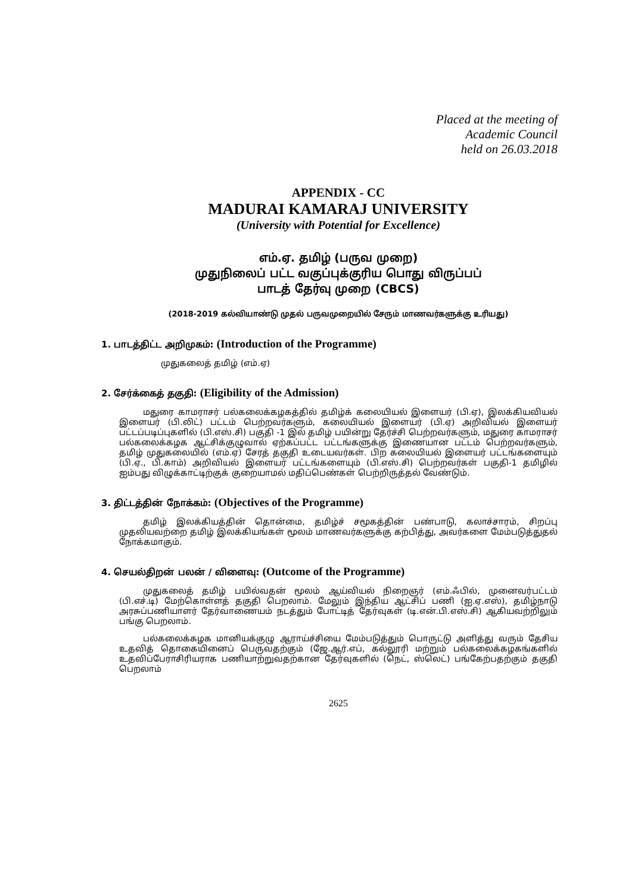Placed at the meeting of
Academic Council
held on 26.03.2018
APPENDIX - CC
MADURAI KAMARAJ UNIVERSITY
(University with Potential for Excellence)
எம்.ஏ. தமிழ் (பருவ முறை)
முதுநிலைப் பட்ட வகுப்புக்குரிய பொது விருப்பப்
பாடத் தேர்வு முறை (CBCS)
(2018-2019 கல்வியாண்டு முதல் பருவமுறையில் சேரும் மாணவர்களுக்கு உரியது)
1. பாடத்திட்ட அறிமுகம்: (Introduction of the Programme)
முதுகலைத் தமிழ் (எம்.ஏ)
2. சேர்க்கைத் தகுதி: (Eligibility of the Admission)
மதுரை காமராசர் பல்கலைக்கழகத்தில் தமிழ்க் கலையியல் இளையர் (பி.ஏ), இலக்கியவியல் இளையர் (பி.லிட்) பட்டம் பெற்றவர்களும், கலையியல் இளையர் (பி.ஏ) அறிவியல் இளையர் பட்டப்படிப்புகளில் (பி.எஸ்.சி) பகுதி -1 இல் தமிழ் பயின்று தேர்ச்சி பெற்றவர்களும், மதுரை காமராசர் பல்கலைக்கழக ஆட்சிக்குழுவால் ஏற்கப்பட்ட பட்டங்களுக்கு இணையான பட்டம் பெற்றவர்களும், தமிழ் முதுகலையில் (எம்.ஏ) சேரத் தகுதி உடையவர்கள். பிற கலையியல் இளையர் பட்டங்களையும் (பி.ஏ., பி.காம்) அறிவியல் இளையர் பட்டங்களையும் (பி.எஸ்.சி) பெற்றவர்கள் பகுதி-1 தமிழில் ஐம்பது விழுக்காட்டிற்குக் குறையாமல் மதிப்பெண்கள் பெற்றிருத்தல் வேண்டும்.
3. திட்டத்தின் நோக்கம்: (Objectives of the Programme)
தமிழ் இலக்கியத்தின் தொன்மை, தமிழ்ச் சமூகத்தின் பண்பாடு, கலாச்சாரம், சிறப்பு முதலியவற்றை தமிழ் இலக்கியங்கள் மூலம் மாணவர்களுக்கு கற்பித்து, அவர்களை மேம்படுத்துதல் நோக்கமாகும்.
4. செயல்திறன் பலன் / விளைவு: (Outcome of the Programme)
முதுகலைத் தமிழ் பயில்வதன் மூலம் ஆய்வியல் நிறைஞர் (எம்.ஃபில், முனைவர்பட்டம் (பி.எச்.டி) மேற்கொள்ளத் தகுதி பெறலாம். மேலும் இந்திய ஆட்சிப் பணி (ஐ.ஏ.எஸ்), தமிழ்நாடு அரசுப்பணியாளர் தேர்வாணையம் நடத்தும் போட்டித் தேர்வுகள் (டி.என்.பி.எஸ்.சி) ஆகியவற்றிலும் பங்கு பெறலாம்.
பல்கலைக்கழக மானியக்குழு ஆராய்ச்சியை மேம்படுத்தும் பொருட்டு அளித்து வரும் தேசிய உதவித் தொகையினைப் பெருவதற்கும் (ஜே.ஆர்.எப், கல்லூரி மற்றும் பல்கலைக்கழகங்களில் உதவிப்பேராசிரியராக பணியாற்றுவதற்கான தேர்வுகளில் (நெட், ஸ்லெட்) பங்கேற்பதற்கும் தகுதி பெறலாம்
2625